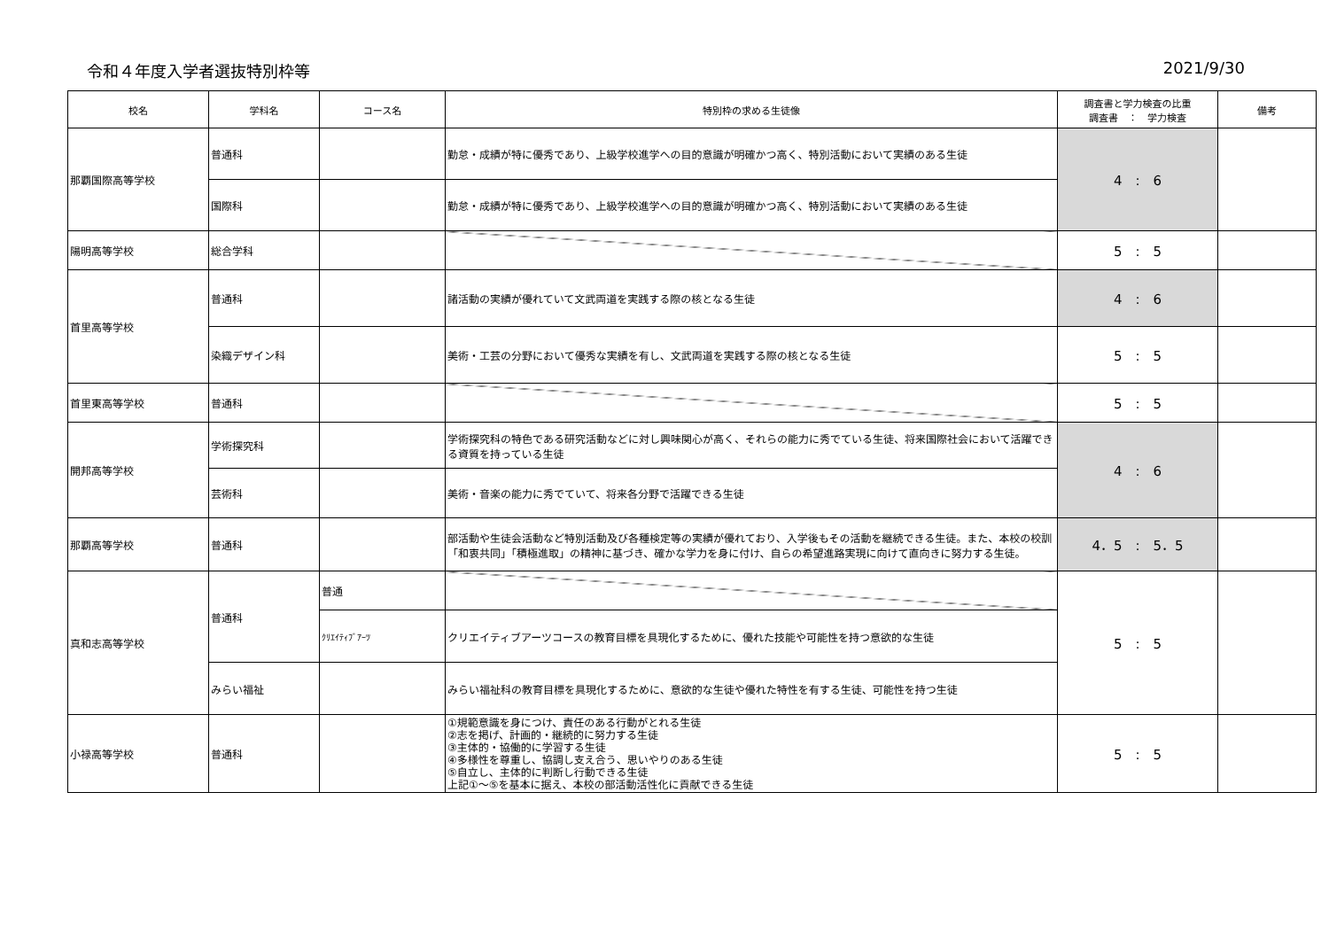令和４年度入学者選抜特別枠等 2021/9/30
| 校名 | 学科名 | コース名 | 特別枠の求める生徒像 | 調査書と学力検査の比重 調査書 ： 学力検査 | 備考 |
| --- | --- | --- | --- | --- | --- |
| 那覇国際高等学校 | 普通科 | | 勤怠・成績が特に優秀であり、上級学校進学への目的意識が明確かつ高く、特別活動において実績のある生徒 | 4 : 6 | |
| | 国際科 | | 勤怠・成績が特に優秀であり、上級学校進学への目的意識が明確かつ高く、特別活動において実績のある生徒 | | |
| 陽明高等学校 | 総合学科 | | | 5 : 5 | |
| 首里高等学校 | 普通科 | | 諸活動の実績が優れていて文武両道を実践する際の核となる生徒 | 4 : 6 | |
| | 染織デザイン科 | | 美術・工芸の分野において優秀な実績を有し、文武両道を実践する際の核となる生徒 | 5 : 5 | |
| 首里東高等学校 | 普通科 | | | 5 : 5 | |
| 開邦高等学校 | 学術探究科 | | 学術探究科の特色である研究活動などに対し興味関心が高く、それらの能力に秀でている生徒、将来国際社会において活躍できる資質を持っている生徒 | 4 : 6 | |
| | 芸術科 | | 美術・音楽の能力に秀でていて、将来各分野で活躍できる生徒 | | |
| 那覇高等学校 | 普通科 | | 部活動や生徒会活動など特別活動及び各種検定等の実績が優れており、入学後もその活動を継続できる生徒。また、本校の校訓「和衷共同」「積極進取」の精神に基づき、確かな学力を身に付け、自らの希望進路実現に向けて直向きに努力する生徒。 | 4．5 : 5．5 | |
| 真和志高等学校 | 普通科 | 普通 | | 5 : 5 | |
| | | ｸﾘｴｲﾃｨﾌﾞｱｰﾂ | クリエイティブアーツコースの教育目標を具現化するために、優れた技能や可能性を持つ意欲的な生徒 | | |
| | みらい福祉 | | みらい福祉科の教育目標を具現化するために、意欲的な生徒や優れた特性を有する生徒、可能性を持つ生徒 | | |
| 小禄高等学校 | 普通科 | | ①規範意識を身につけ、責任のある行動がとれる生徒 ②志を掲げ、計画的・継続的に努力する生徒 ③主体的・協働的に学習する生徒 ④多様性を尊重し、協調し支え合う、思いやりのある生徒 ⑤自立し、主体的に判断し行動できる生徒 上記①～⑤を基本に据え、本校の部活動活性化に貢献できる生徒 | 5 : 5 | |